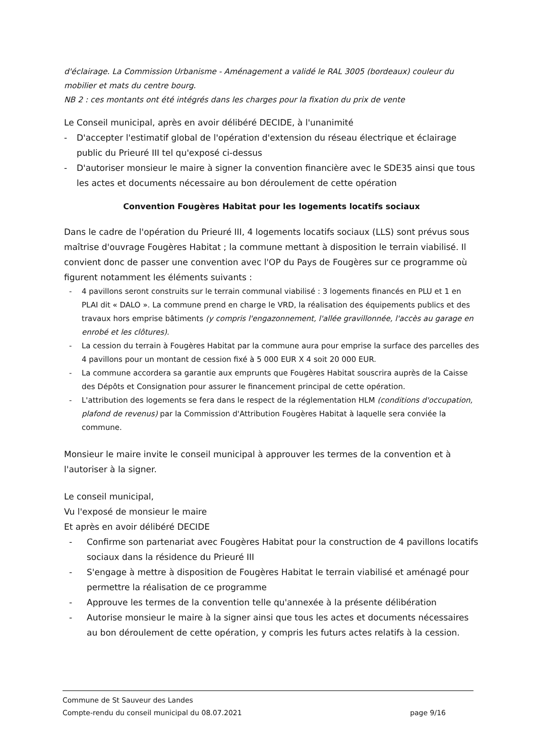d'éclairage. La Commission Urbanisme - Aménagement a validé le RAL 3005 (bordeaux) couleur du mobilier et mats du centre bourg.
NB 2 : ces montants ont été intégrés dans les charges pour la fixation du prix de vente
Le Conseil municipal, après en avoir délibéré DECIDE, à l'unanimité
- D'accepter l'estimatif global de l'opération d'extension du réseau électrique et éclairage public du Prieuré III tel qu'exposé ci-dessus
- D'autoriser monsieur le maire à signer la convention financière avec le SDE35 ainsi que tous les actes et documents nécessaire au bon déroulement de cette opération
Convention Fougères Habitat pour les logements locatifs sociaux
Dans le cadre de l'opération du Prieuré III, 4 logements locatifs sociaux (LLS) sont prévus sous maîtrise d'ouvrage Fougères Habitat ; la commune mettant à disposition le terrain viabilisé. Il convient donc de passer une convention avec l'OP du Pays de Fougères sur ce programme où figurent notamment les éléments suivants :
- 4 pavillons seront construits sur le terrain communal viabilisé : 3 logements financés en PLU et 1 en PLAI dit « DALO ». La commune prend en charge le VRD, la réalisation des équipements publics et des travaux hors emprise bâtiments (y compris l'engazonnement, l'allée gravillonnée, l'accès au garage en enrobé et les clôtures).
- La cession du terrain à Fougères Habitat par la commune aura pour emprise la surface des parcelles des 4 pavillons pour un montant de cession fixé à 5 000 EUR X 4 soit 20 000 EUR.
- La commune accordera sa garantie aux emprunts que Fougères Habitat souscrira auprès de la Caisse des Dépôts et Consignation pour assurer le financement principal de cette opération.
- L'attribution des logements se fera dans le respect de la réglementation HLM (conditions d'occupation, plafond de revenus) par la Commission d'Attribution Fougères Habitat à laquelle sera conviée la commune.
Monsieur le maire invite le conseil municipal à approuver les termes de la convention et à l'autoriser à la signer.
Le conseil municipal,
Vu l'exposé de monsieur le maire
Et après en avoir délibéré DECIDE
- Confirme son partenariat avec Fougères Habitat pour la construction de 4 pavillons locatifs sociaux dans la résidence du Prieuré III
- S'engage à mettre à disposition de Fougères Habitat le terrain viabilisé et aménagé pour permettre la réalisation de ce programme
- Approuve les termes de la convention telle qu'annexée à la présente délibération
- Autorise monsieur le maire à la signer ainsi que tous les actes et documents nécessaires au bon déroulement de cette opération, y compris les futurs actes relatifs à la cession.
Commune de St Sauveur des Landes
Compte-rendu du conseil municipal du 08.07.2021
page 9/16